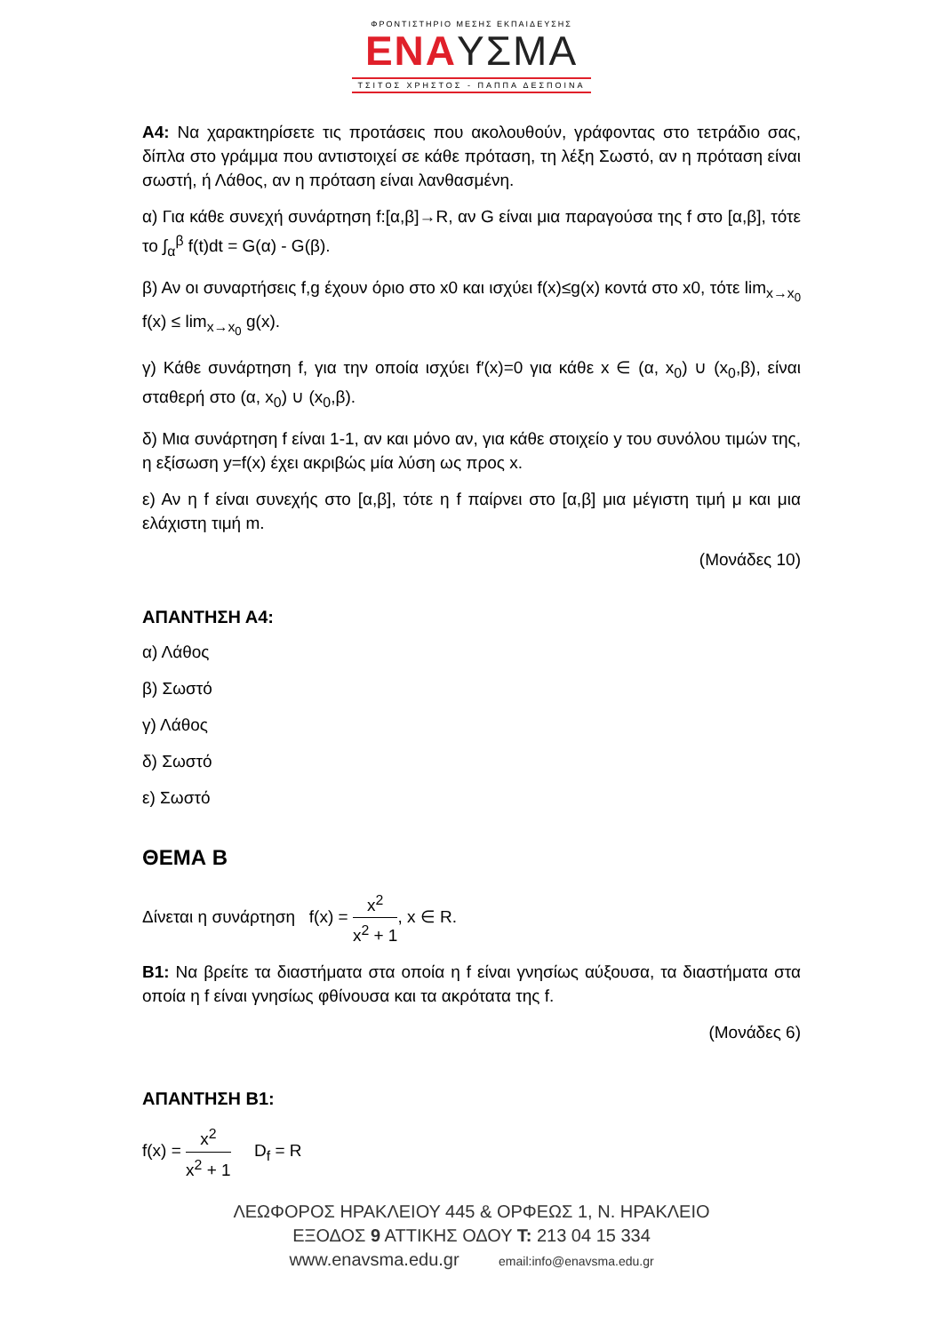ΦΡΟΝΤΙΣΤΗΡΙΟ ΜΕΣΗΣ ΕΚΠΑΙΔΕΥΣΗΣ
ΕΝΑΥΣΜΑ
ΤΣΙΤΟΣ ΧΡΗΣΤΟΣ - ΠΑΠΠΑ ΔΕΣΠΟΙΝΑ
Α4: Να χαρακτηρίσετε τις προτάσεις που ακολουθούν, γράφοντας στο τετράδιο σας, δίπλα στο γράμμα που αντιστοιχεί σε κάθε πρόταση, τη λέξη Σωστό, αν η πρόταση είναι σωστή, ή Λάθος, αν η πρόταση είναι λανθασμένη.
α) Για κάθε συνεχή συνάρτηση f:[α,β]→R, αν G είναι μια παραγούσα της f στο [α,β], τότε το ∫<sub>α</sub><sup>β</sup> f(t)dt = G(α) - G(β).
β) Αν οι συναρτήσεις f,g έχουν όριο στο x0 και ισχύει f(x)≤g(x) κοντά στο x0, τότε lim<sub>x→x<sub>0</sub></sub> f(x) ≤ lim<sub>x→x<sub>0</sub></sub> g(x).
γ) Κάθε συνάρτηση f, για την οποία ισχύει f′(x)=0 για κάθε x ∈ (α, x<sub>0</sub>) ∪ (x<sub>0</sub>,β), είναι σταθερή στο (α, x<sub>0</sub>) ∪ (x<sub>0</sub>,β).
δ) Μια συνάρτηση f είναι 1-1, αν και μόνο αν, για κάθε στοιχείο y του συνόλου τιμών της, η εξίσωση y=f(x) έχει ακριβώς μία λύση ως προς x.
ε) Αν η f είναι συνεχής στο [α,β], τότε η f παίρνει στο [α,β] μια μέγιστη τιμή μ και μια ελάχιστη τιμή m.
(Μονάδες 10)
ΑΠΑΝΤΗΣΗ Α4:
α) Λάθος
β) Σωστό
γ) Λάθος
δ) Σωστό
ε) Σωστό
ΘΕΜΑ Β
Δίνεται η συνάρτηση f(x) = x<sup>2</sup> x<sup>2</sup> + 1, x ∈ R.
Β1: Να βρείτε τα διαστήματα στα οποία η f είναι γνησίως αύξουσα, τα διαστήματα στα οποία η f είναι γνησίως φθίνουσα και τα ακρότατα της f.
(Μονάδες 6)
ΑΠΑΝΤΗΣΗ Β1:
f(x) = x<sup>2</sup> x<sup>2</sup> + 1 D<sub>f</sub> = R
ΛΕΩΦΟΡΟΣ ΗΡΑΚΛΕΙΟΥ 445 & ΟΡΦΕΩΣ 1, Ν. ΗΡΑΚΛΕΙΟ
ΕΞΟΔΟΣ 9 ΑΤΤΙΚΗΣ ΟΔΟΥ Τ: 213 04 15 334
www.enavsma.edu.gr email:info@enavsma.edu.gr